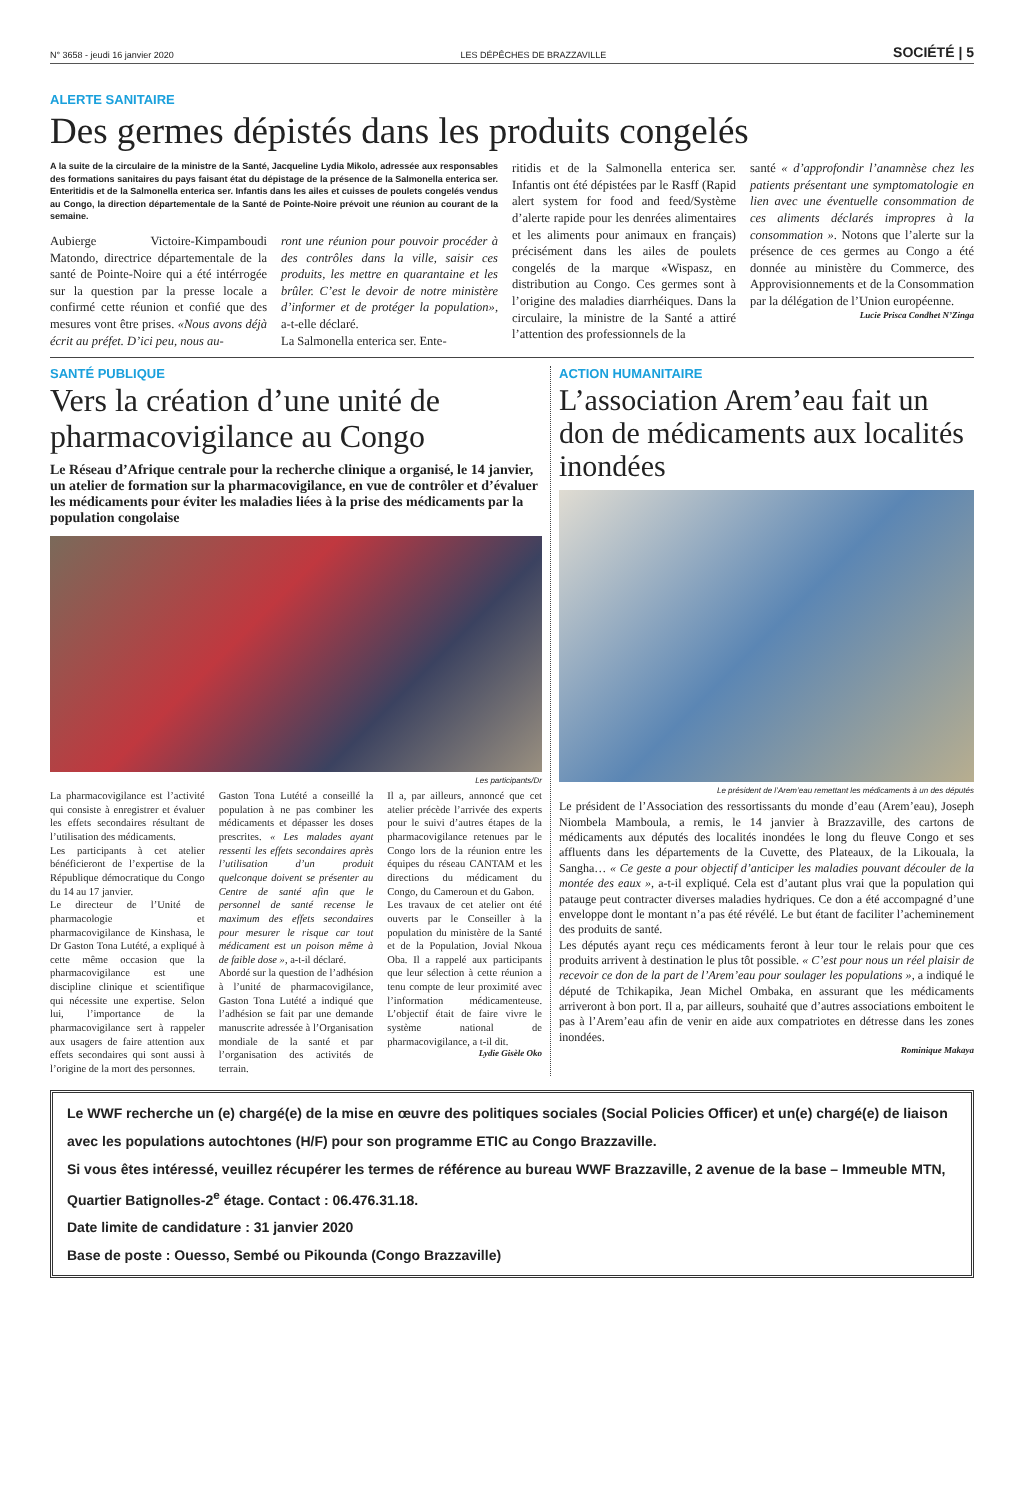N° 3658 - jeudi 16 janvier 2020 LES DÉPÊCHES DE BRAZZAVILLE SOCIÉTÉ | 5
ALERTE SANITAIRE
Des germes dépistés dans les produits congelés
A la suite de la circulaire de la ministre de la Santé, Jacqueline Lydia Mikolo, adressée aux responsables des formations sanitaires du pays faisant état du dépistage de la présence de la Salmonella enterica ser. Enteritidis et de la Salmonella enterica ser. Infantis dans les ailes et cuisses de poulets congelés vendus au Congo, la direction départementale de la Santé de Pointe-Noire prévoit une réunion au courant de la semaine.
Aubierge Victoire-Kimpamboudi Matondo, directrice départementale de la santé de Pointe-Noire qui a été intérrogée sur la question par la presse locale a confirmé cette réunion et confié que des mesures vont être prises. «Nous avons déjà écrit au préfet. D’ici peu, nous au-
ront une réunion pour pouvoir procéder à des contrôles dans la ville, saisir ces produits, les mettre en quarantaine et les brûler. C’est le devoir de notre ministère d’informer et de protéger la population», a-t-elle déclaré.
La Salmonella enterica ser. Ente-
ritidis et de la Salmonella enterica ser. Infantis ont été dépistées par le Rasff (Rapid alert system for food and feed/Système d’alerte rapide pour les denrées alimentaires et les aliments pour animaux en français) précisément dans les ailes de poulets congelés de la marque «Wispasz, en distribution au Congo. Ces germes sont à l’origine des maladies diarrhéiques. Dans la circulaire, la ministre de la Santé a attiré l’attention des professionnels de la
santé « d’approfondir l’anamnèse chez les patients présentant une symptomatologie en lien avec une éventuelle consommation de ces aliments déclarés impropres à la consommation ». Notons que l’alerte sur la présence de ces germes au Congo a été donnée au ministère du Commerce, des Approvisionnements et de la Consommation par la délégation de l’Union européenne.
Lucie Prisca Condhet N’Zinga
SANTÉ PUBLIQUE
Vers la création d’une unité de pharmacovigilance au Congo
Le Réseau d’Afrique centrale pour la recherche clinique a organisé, le 14 janvier, un atelier de formation sur la pharmacovigilance, en vue de contrôler et d’évaluer les médicaments pour éviter les maladies liées à la prise des médicaments par la population congolaise
Les participants/Dr
La pharmacovigilance est l’activité qui consiste à enregistrer et évaluer les effets secondaires résultant de l’utilisation des médicaments.
Les participants à cet atelier bénéficieront de l’expertise de la République démocratique du Congo du 14 au 17 janvier.
Le directeur de l’Unité de pharmacologie et pharmacovigilance de Kinshasa, le Dr Gaston Tona Lutété, a expliqué à cette même occasion que la pharmacovigilance est une discipline clinique et scientifique qui nécessite une expertise. Selon lui, l’importance de la pharmacovigilance sert à rappeler aux usagers de faire attention aux effets secondaires qui sont aussi à l’origine de la mort des personnes.
Gaston Tona Lutété a conseillé la population à ne pas combiner les médicaments et dépasser les doses prescrites. « Les malades ayant ressenti les effets secondaires après l’utilisation d’un produit quelconque doivent se présenter au Centre de santé afin que le personnel de santé recense le maximum des effets secondaires pour mesurer le risque car tout médicament est un poison même à de faible dose », a-t-il déclaré.
Abordé sur la question de l’adhésion à l’unité de pharmacovigilance, Gaston Tona Lutété a indiqué que l’adhésion se fait par une demande manuscrite adressée à l’Organisation mondiale de la santé et par l’organisation des activités de terrain.
Il a, par ailleurs, annoncé que cet atelier précède l’arrivée des experts pour le suivi d’autres étapes de la pharmacovigilance retenues par le Congo lors de la réunion entre les équipes du réseau CANTAM et les directions du médicament du Congo, du Cameroun et du Gabon.
Les travaux de cet atelier ont été ouverts par le Conseiller à la population du ministère de la Santé et de la Population, Jovial Nkoua Oba. Il a rappelé aux participants que leur sélection à cette réunion a tenu compte de leur proximité avec l’information médicamenteuse. L’objectif était de faire vivre le système national de pharmacovigilance, a t-il dit.
Lydie Gisèle Oko
ACTION HUMANITAIRE
L’association Arem’eau fait un don de médicaments aux localités inondées
Le président de l’Arem’eau remettant les médicaments à un des députés
Le président de l’Association des ressortissants du monde d’eau (Arem’eau), Joseph Niombela Mamboula, a remis, le 14 janvier à Brazzaville, des cartons de médicaments aux députés des localités inondées le long du fleuve Congo et ses affluents dans les départements de la Cuvette, des Plateaux, de la Likouala, la Sangha… « Ce geste a pour objectif d’anticiper les maladies pouvant découler de la montée des eaux », a-t-il expliqué. Cela est d’autant plus vrai que la population qui patauge peut contracter diverses maladies hydriques. Ce don a été accompagné d’une enveloppe dont le montant n’a pas été révélé. Le but étant de faciliter l’acheminement des produits de santé.
Les députés ayant reçu ces médicaments feront à leur tour le relais pour que ces produits arrivent à destination le plus tôt possible. « C’est pour nous un réel plaisir de recevoir ce don de la part de l’Arem’eau pour soulager les populations », a indiqué le député de Tchikapika, Jean Michel Ombaka, en assurant que les médicaments arriveront à bon port. Il a, par ailleurs, souhaité que d’autres associations emboitent le pas à l’Arem’eau afin de venir en aide aux compatriotes en détresse dans les zones inondées.
Rominique Makaya
Le WWF recherche un (e) chargé(e) de la mise en œuvre des politiques sociales (Social Policies Officer) et un(e) chargé(e) de liaison avec les populations autochtones (H/F) pour son programme ETIC au Congo Brazzaville.
Si vous êtes intéressé, veuillez récupérer les termes de référence au bureau WWF Brazzaville, 2 avenue de la base – Immeuble MTN, Quartier Batignolles-2<sup>e</sup> étage. Contact : 06.476.31.18.
Date limite de candidature : 31 janvier 2020
Base de poste : Ouesso, Sembé ou Pikounda (Congo Brazzaville)